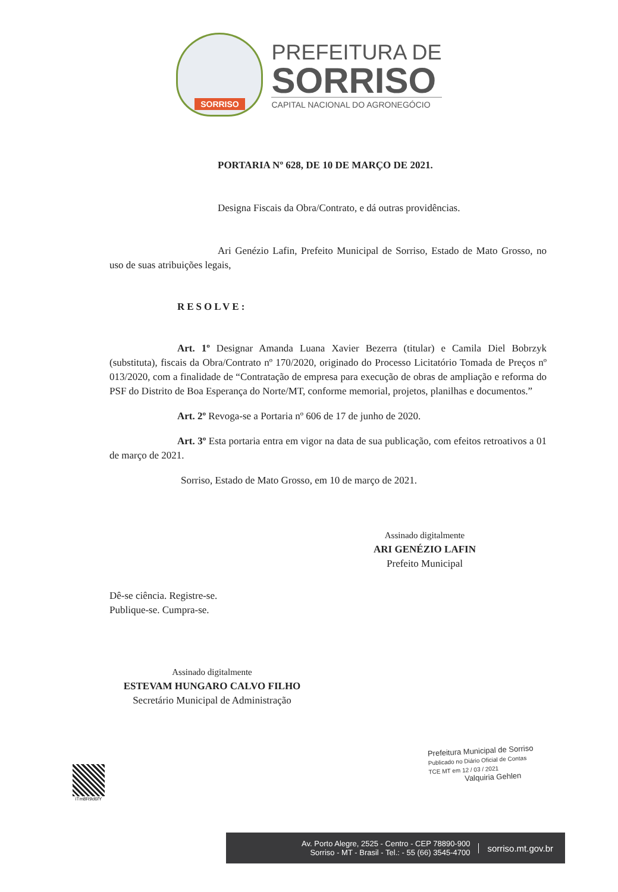SORRISO
PREFEITURA DE
SORRISO
CAPITAL NACIONAL DO AGRONEGÓCIO
PORTARIA Nº 628, DE 10 DE MARÇO DE 2021.
Designa Fiscais da Obra/Contrato, e dá outras providências.
Ari Genézio Lafin, Prefeito Municipal de Sorriso, Estado de Mato Grosso, no uso de suas atribuições legais,
RESOLVE:
Art. 1º Designar Amanda Luana Xavier Bezerra (titular) e Camila Diel Bobrzyk (substituta), fiscais da Obra/Contrato nº 170/2020, originado do Processo Licitatório Tomada de Preços nº 013/2020, com a finalidade de “Contratação de empresa para execução de obras de ampliação e reforma do PSF do Distrito de Boa Esperança do Norte/MT, conforme memorial, projetos, planilhas e documentos.”
Art. 2º Revoga-se a Portaria nº 606 de 17 de junho de 2020.
Art. 3º Esta portaria entra em vigor na data de sua publicação, com efeitos retroativos a 01 de março de 2021.
Sorriso, Estado de Mato Grosso, em 10 de março de 2021.
Assinado digitalmente
ARI GENÉZIO LAFIN
Prefeito Municipal
Dê-se ciência. Registre-se.
Publique-se. Cumpra-se.
Assinado digitalmente
ESTEVAM HUNGARO CALVO FILHO
Secretário Municipal de Administração
iTm8R9d6fY
Prefeitura Municipal de Sorriso
Publicado no Diário Oficial de Contas
TCE MT em 12 / 03 / 2021
Valquiria Gehlen
Av. Porto Alegre, 2525 - Centro - CEP 78890-900
Sorriso - MT - Brasil - Tel.: - 55 (66) 3545-4700
sorriso.mt.gov.br